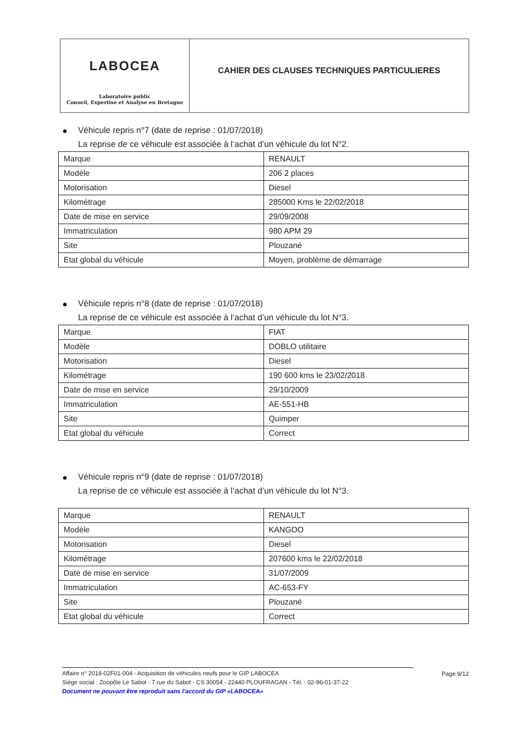LABOCEA
Laboratoire public
Conseil, Expertise et Analyse en Bretagne
CAHIER DES CLAUSES TECHNIQUES PARTICULIERES
Véhicule repris n°7 (date de reprise : 01/07/2018)
La reprise de ce véhicule est associée à l‘achat d’un véhicule du lot N°2.
| Marque | RENAULT |
| Modèle | 206 2 places |
| Motorisation | Diesel |
| Kilométrage | 285000 Kms le 22/02/2018 |
| Date de mise en service | 29/09/2008 |
| Immatriculation | 980 APM 29 |
| Site | Plouzané |
| Etat global du véhicule | Moyen, problème de démarrage |
Véhicule repris n°8 (date de reprise : 01/07/2018)
La reprise de ce véhicule est associée à l‘achat d’un véhicule du lot N°3.
| Marque | FIAT |
| Modèle | DOBLO utilitaire |
| Motorisation | Diesel |
| Kilométrage | 190 600 kms le 23/02/2018 |
| Date de mise en service | 29/10/2009 |
| Immatriculation | AE-551-HB |
| Site | Quimper |
| Etat global du véhicule | Correct |
Véhicule repris n°9 (date de reprise : 01/07/2018)
La reprise de ce véhicule est associée à l‘achat d’un véhicule du lot N°3.
| Marque | RENAULT |
| Modèle | KANGOO |
| Motorisation | Diesel |
| Kilométrage | 207600 kms le 22/02/2018 |
| Date de mise en service | 31/07/2009 |
| Immatriculation | AC-653-FY |
| Site | Plouzané |
| Etat global du véhicule | Correct |
Affaire n° 2018-02F01-004 - Acquisition de véhicules neufs pour le GIP LABOCEA
Page 9/12
Siège social : Zoopôle Le Sabot - 7 rue du Sabot - CS 30054 - 22440 PLOUFRAGAN - Tél. : 02-96-01-37-22
Document ne pouvant être reproduit sans l'accord du GIP «LABOCEA»